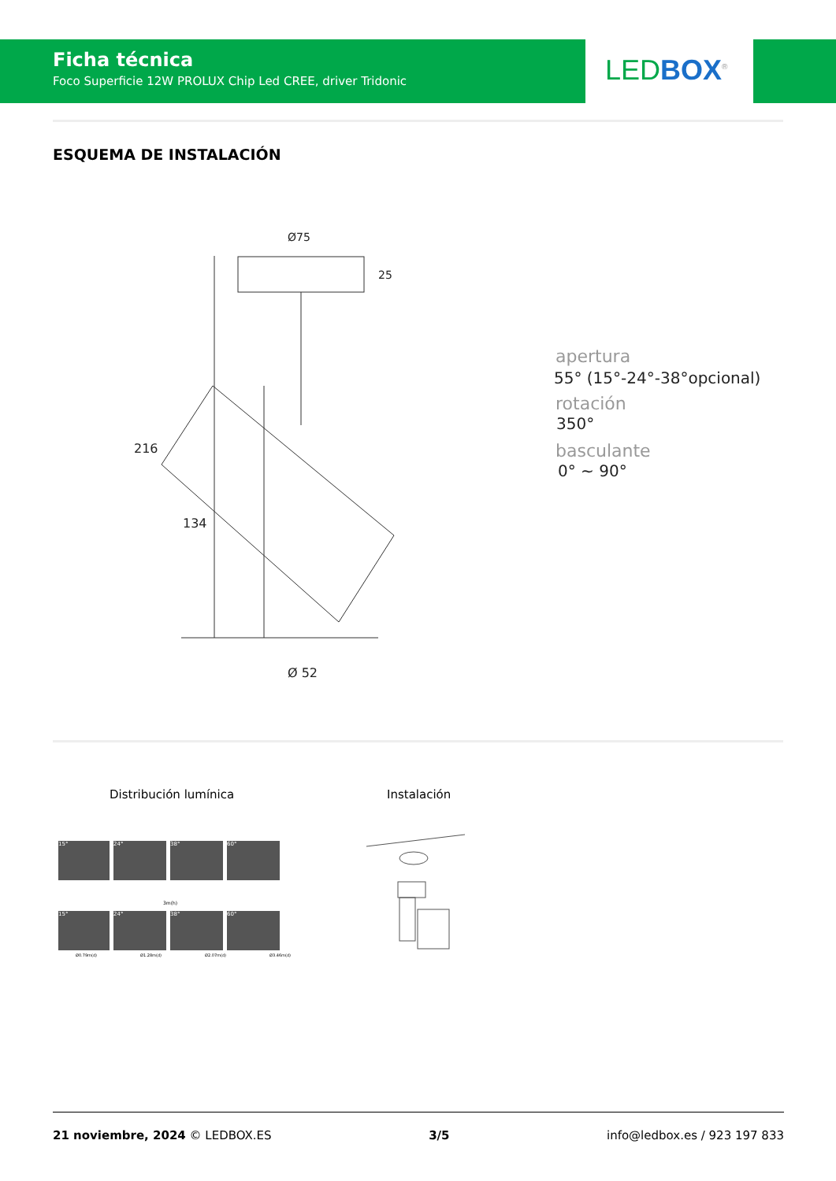Ficha técnica
Foco Superficie 12W PROLUX Chip Led CREE, driver Tridonic
LED BOX<sup>®</sup>
ESQUEMA DE INSTALACIÓN
216
134
Ø75
25
Ø 52
apertura
55° (15°-24°-38°opcional)
rotación
350°
basculante
0° ~ 90°
Distribución lumínica Instalación
15° 24° 38° 60°
3m(h)
15° 24° 38° 60°
Ø0.79m(d) Ø1.28m(d) Ø2.07m(d) Ø3.46m(d)
21 noviembre, 2024 © LEDBOX.ES 3/5 info@ledbox.es / 923 197 833